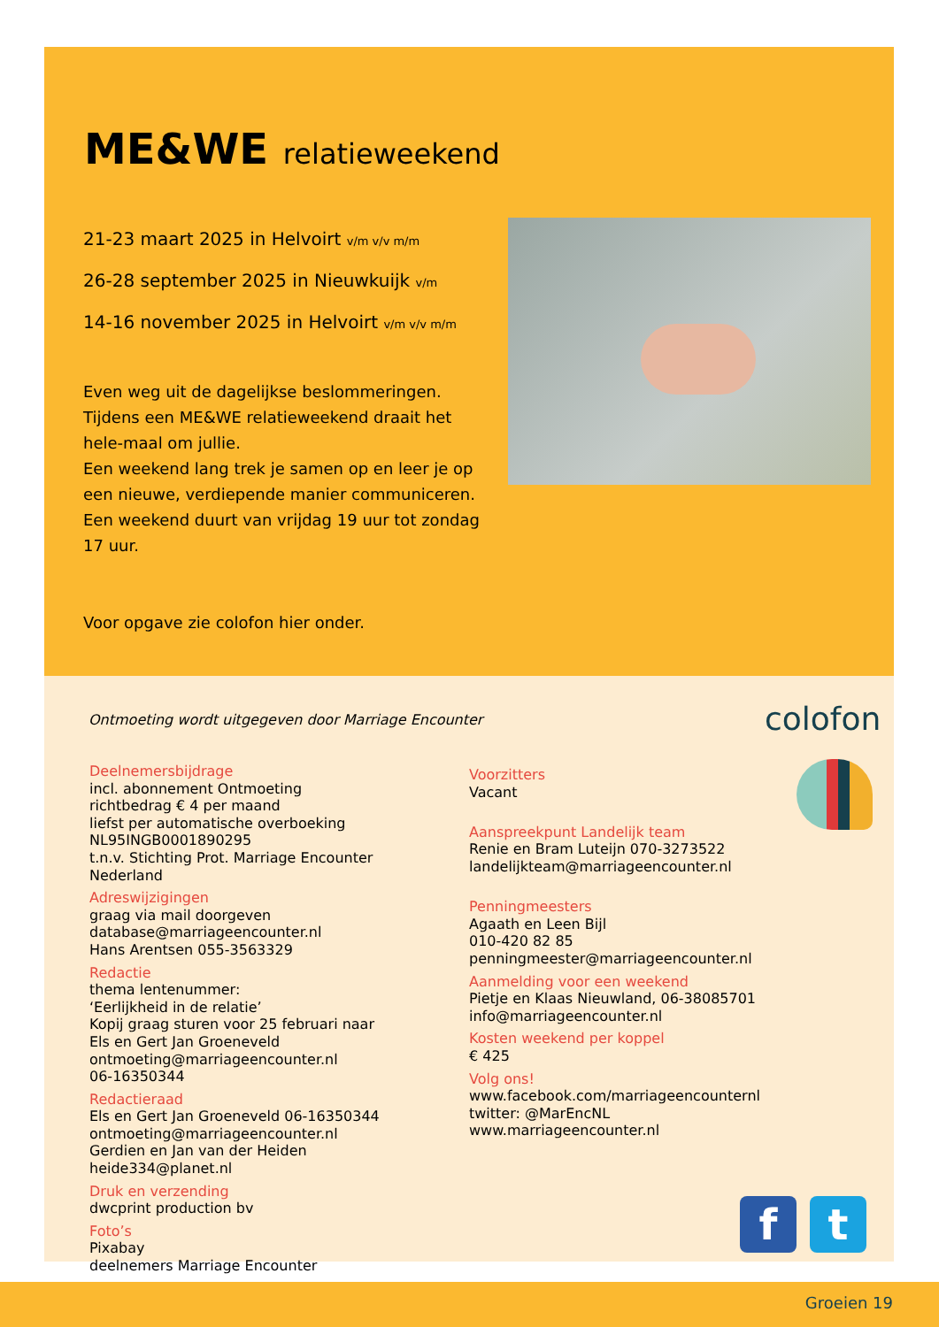ME&WE relatieweekend
21-23 maart 2025 in Helvoirt v/m v/v m/m
26-28 september 2025 in Nieuwkuijk v/m
14-16 november 2025 in Helvoirt v/m v/v m/m
Even weg uit de dagelijkse beslommeringen.
Tijdens een ME&WE relatieweekend draait het hele-maal om jullie.
Een weekend lang trek je samen op en leer je op een nieuwe, verdiepende manier communiceren.
Een weekend duurt van vrijdag 19 uur tot zondag 17 uur.
Voor opgave zie colofon hier onder.
Ontmoeting wordt uitgegeven door Marriage Encounter
colofon
Deelnemersbijdrage
incl. abonnement Ontmoeting
richtbedrag € 4 per maand
liefst per automatische overboeking
NL95INGB0001890295
t.n.v. Stichting Prot. Marriage Encounter
Nederland
Adreswijzigingen
graag via mail doorgeven
database@marriageencounter.nl
Hans Arentsen 055-3563329
Redactie
thema lentenummer:
‘Eerlijkheid in de relatie’
Kopij graag sturen voor 25 februari naar
Els en Gert Jan Groeneveld
ontmoeting@marriageencounter.nl
06-16350344
Redactieraad
Els en Gert Jan Groeneveld 06-16350344
ontmoeting@marriageencounter.nl
Gerdien en Jan van der Heiden
heide334@planet.nl
Druk en verzending
dwcprint production bv
Foto’s
Pixabay
deelnemers Marriage Encounter
Voorzitters
Vacant
Aanspreekpunt Landelijk team
Renie en Bram Luteijn 070-3273522
landelijkteam@marriageencounter.nl
Penningmeesters
Agaath en Leen Bijl
010-420 82 85
penningmeester@marriageencounter.nl
Aanmelding voor een weekend
Pietje en Klaas Nieuwland, 06-38085701
info@marriageencounter.nl
Kosten weekend per koppel
€ 425
Volg ons!
www.facebook.com/marriageencounternl
twitter: @MarEncNL
www.marriageencounter.nl
f t
Groeien 19